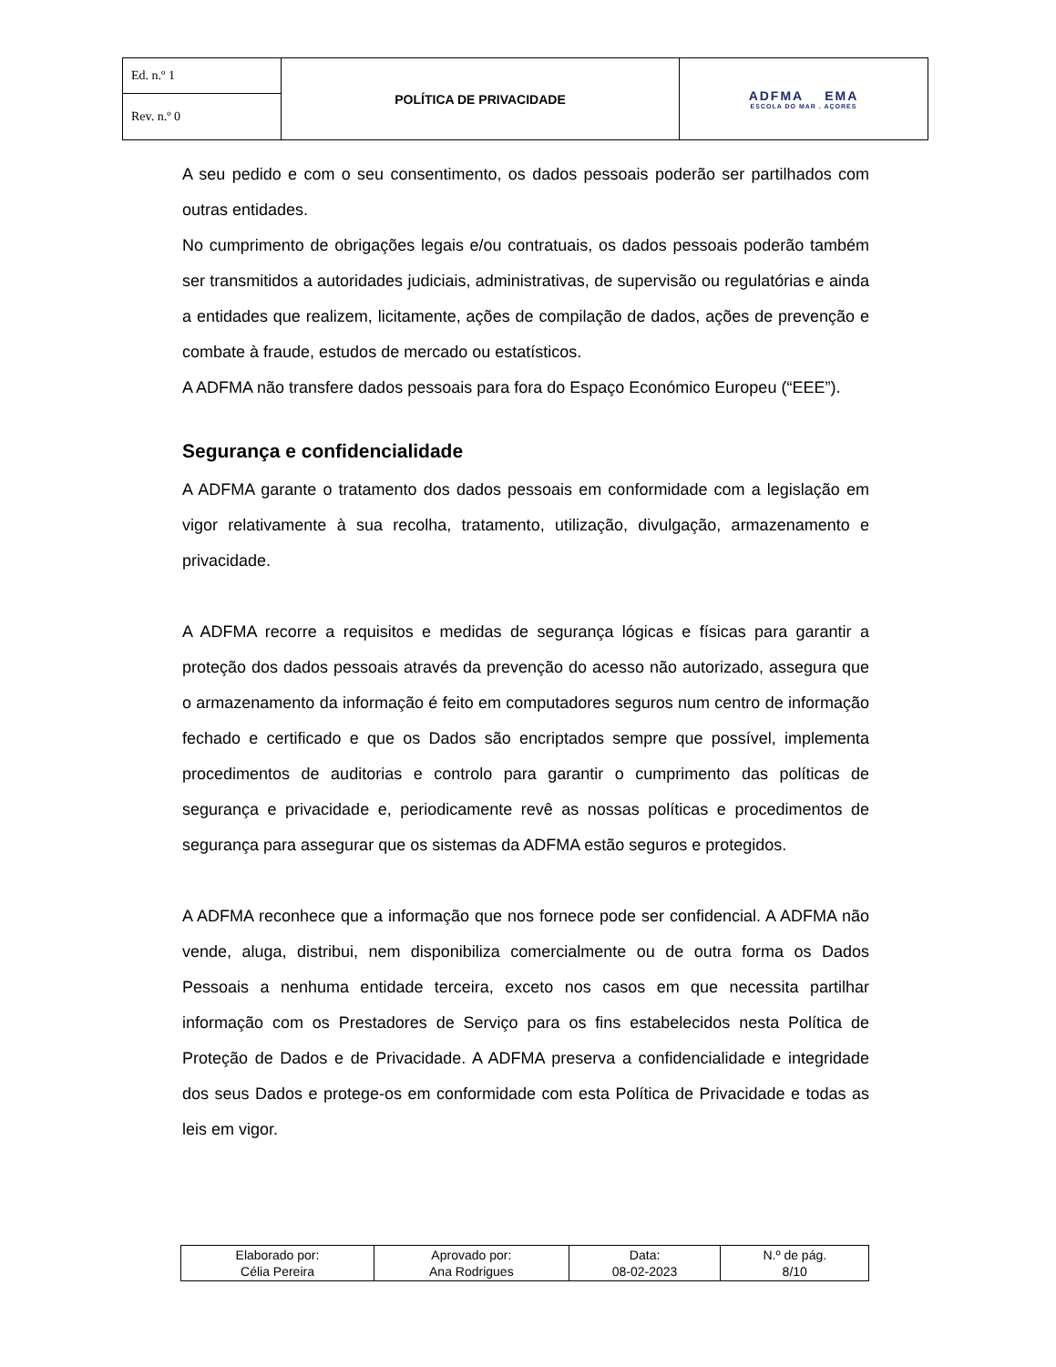| Ed. n.º 1 | POLÍTICA DE PRIVACIDADE | ADFMA EMA ESCOLA DO MAR . AÇORES |
| Rev. n.º 0 | | |
A seu pedido e com o seu consentimento, os dados pessoais poderão ser partilhados com outras entidades.
No cumprimento de obrigações legais e/ou contratuais, os dados pessoais poderão também ser transmitidos a autoridades judiciais, administrativas, de supervisão ou regulatórias e ainda a entidades que realizem, licitamente, ações de compilação de dados, ações de prevenção e combate à fraude, estudos de mercado ou estatísticos.
A ADFMA não transfere dados pessoais para fora do Espaço Económico Europeu (“EEE”).
Segurança e confidencialidade
A ADFMA garante o tratamento dos dados pessoais em conformidade com a legislação em vigor relativamente à sua recolha, tratamento, utilização, divulgação, armazenamento e privacidade.
A ADFMA recorre a requisitos e medidas de segurança lógicas e físicas para garantir a proteção dos dados pessoais através da prevenção do acesso não autorizado, assegura que o armazenamento da informação é feito em computadores seguros num centro de informação fechado e certificado e que os Dados são encriptados sempre que possível, implementa procedimentos de auditorias e controlo para garantir o cumprimento das políticas de segurança e privacidade e, periodicamente revê as nossas políticas e procedimentos de segurança para assegurar que os sistemas da ADFMA estão seguros e protegidos.
A ADFMA reconhece que a informação que nos fornece pode ser confidencial. A ADFMA não vende, aluga, distribui, nem disponibiliza comercialmente ou de outra forma os Dados Pessoais a nenhuma entidade terceira, exceto nos casos em que necessita partilhar informação com os Prestadores de Serviço para os fins estabelecidos nesta Política de Proteção de Dados e de Privacidade. A ADFMA preserva a confidencialidade e integridade dos seus Dados e protege-os em conformidade com esta Política de Privacidade e todas as leis em vigor.
| Elaborado por: Célia Pereira | Aprovado por: Ana Rodrigues | Data: 08-02-2023 | N.º de pág. 8/10 |